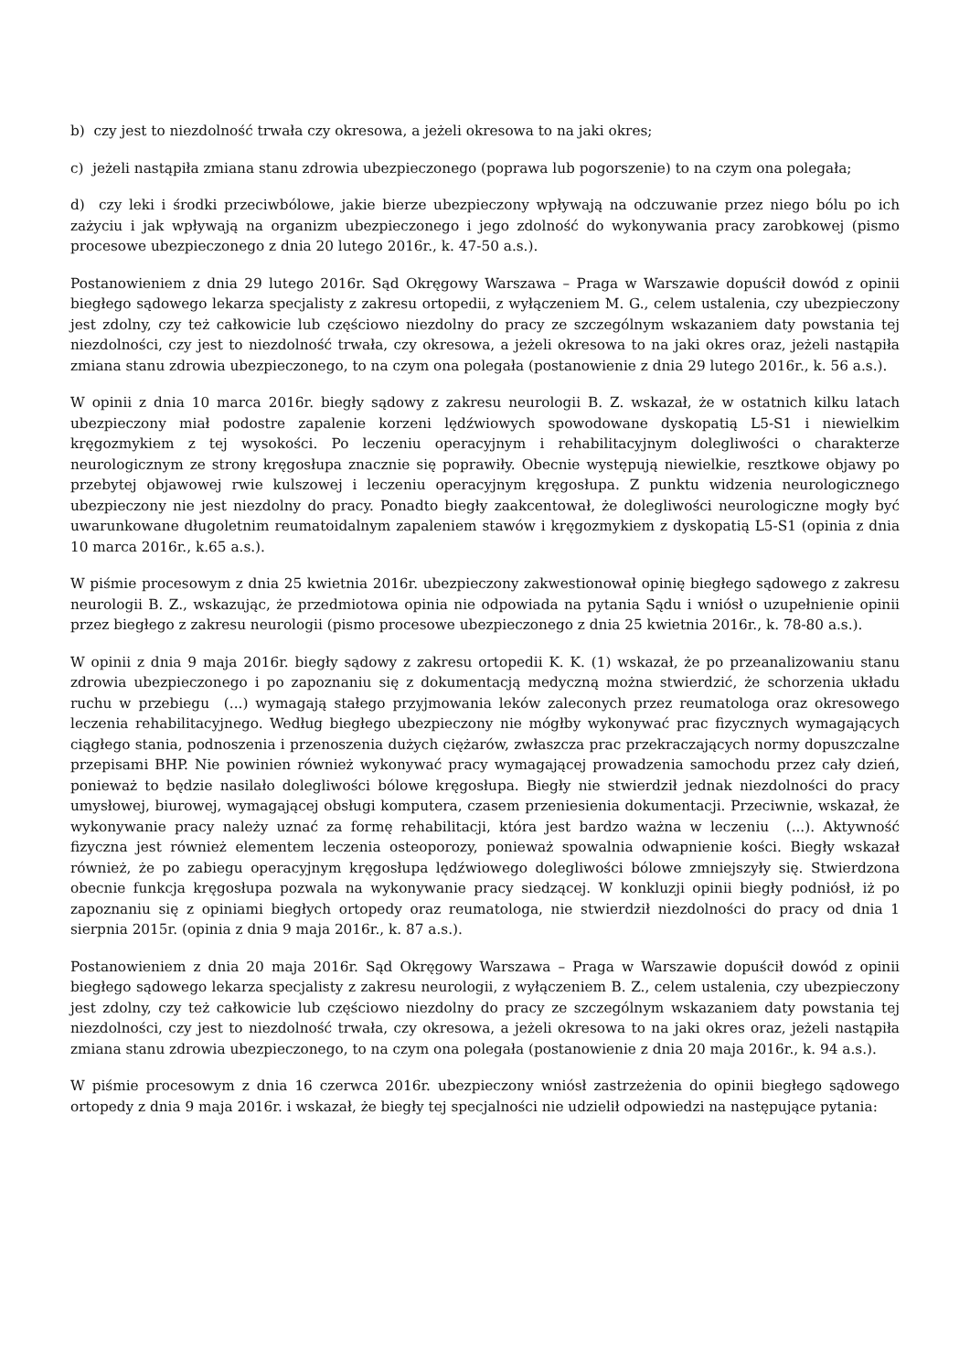b) czy jest to niezdolność trwała czy okresowa, a jeżeli okresowa to na jaki okres;
c) jeżeli nastąpiła zmiana stanu zdrowia ubezpieczonego (poprawa lub pogorszenie) to na czym ona polegała;
d) czy leki i środki przeciwbólowe, jakie bierze ubezpieczony wpływają na odczuwanie przez niego bólu po ich zażyciu i jak wpływają na organizm ubezpieczonego i jego zdolność do wykonywania pracy zarobkowej (pismo procesowe ubezpieczonego z dnia 20 lutego 2016r., k. 47-50 a.s.).
Postanowieniem z dnia 29 lutego 2016r. Sąd Okręgowy Warszawa – Praga w Warszawie dopuścił dowód z opinii biegłego sądowego lekarza specjalisty z zakresu ortopedii, z wyłączeniem M. G., celem ustalenia, czy ubezpieczony jest zdolny, czy też całkowicie lub częściowo niezdolny do pracy ze szczególnym wskazaniem daty powstania tej niezdolności, czy jest to niezdolność trwała, czy okresowa, a jeżeli okresowa to na jaki okres oraz, jeżeli nastąpiła zmiana stanu zdrowia ubezpieczonego, to na czym ona polegała (postanowienie z dnia 29 lutego 2016r., k. 56 a.s.).
W opinii z dnia 10 marca 2016r. biegły sądowy z zakresu neurologii B. Z. wskazał, że w ostatnich kilku latach ubezpieczony miał podostre zapalenie korzeni lędźwiowych spowodowane dyskopatią L5-S1 i niewielkim kręgozmykiem z tej wysokości. Po leczeniu operacyjnym i rehabilitacyjnym dolegliwości o charakterze neurologicznym ze strony kręgosłupa znacznie się poprawiły. Obecnie występują niewielkie, resztkowe objawy po przebytej objawowej rwie kulszowej i leczeniu operacyjnym kręgosłupa. Z punktu widzenia neurologicznego ubezpieczony nie jest niezdolny do pracy. Ponadto biegły zaakcentował, że dolegliwości neurologiczne mogły być uwarunkowane długoletnim reumatoidalnym zapaleniem stawów i kręgozmykiem z dyskopatią L5-S1 (opinia z dnia 10 marca 2016r., k.65 a.s.).
W piśmie procesowym z dnia 25 kwietnia 2016r. ubezpieczony zakwestionował opinię biegłego sądowego z zakresu neurologii B. Z., wskazując, że przedmiotowa opinia nie odpowiada na pytania Sądu i wniósł o uzupełnienie opinii przez biegłego z zakresu neurologii (pismo procesowe ubezpieczonego z dnia 25 kwietnia 2016r., k. 78-80 a.s.).
W opinii z dnia 9 maja 2016r. biegły sądowy z zakresu ortopedii K. K. (1) wskazał, że po przeanalizowaniu stanu zdrowia ubezpieczonego i po zapoznaniu się z dokumentacją medyczną można stwierdzić, że schorzenia układu ruchu w przebiegu (...) wymagają stałego przyjmowania leków zaleconych przez reumatologa oraz okresowego leczenia rehabilitacyjnego. Według biegłego ubezpieczony nie mógłby wykonywać prac fizycznych wymagających ciągłego stania, podnoszenia i przenoszenia dużych ciężarów, zwłaszcza prac przekraczających normy dopuszczalne przepisami BHP. Nie powinien również wykonywać pracy wymagającej prowadzenia samochodu przez cały dzień, ponieważ to będzie nasilało dolegliwości bólowe kręgosłupa. Biegły nie stwierdził jednak niezdolności do pracy umysłowej, biurowej, wymagającej obsługi komputera, czasem przeniesienia dokumentacji. Przeciwnie, wskazał, że wykonywanie pracy należy uznać za formę rehabilitacji, która jest bardzo ważna w leczeniu (...). Aktywność fizyczna jest również elementem leczenia osteoporozy, ponieważ spowalnia odwapnienie kości. Biegły wskazał również, że po zabiegu operacyjnym kręgosłupa lędźwiowego dolegliwości bólowe zmniejszyły się. Stwierdzona obecnie funkcja kręgosłupa pozwala na wykonywanie pracy siedzącej. W konkluzji opinii biegły podniósł, iż po zapoznaniu się z opiniami biegłych ortopedy oraz reumatologa, nie stwierdził niezdolności do pracy od dnia 1 sierpnia 2015r. (opinia z dnia 9 maja 2016r., k. 87 a.s.).
Postanowieniem z dnia 20 maja 2016r. Sąd Okręgowy Warszawa – Praga w Warszawie dopuścił dowód z opinii biegłego sądowego lekarza specjalisty z zakresu neurologii, z wyłączeniem B. Z., celem ustalenia, czy ubezpieczony jest zdolny, czy też całkowicie lub częściowo niezdolny do pracy ze szczególnym wskazaniem daty powstania tej niezdolności, czy jest to niezdolność trwała, czy okresowa, a jeżeli okresowa to na jaki okres oraz, jeżeli nastąpiła zmiana stanu zdrowia ubezpieczonego, to na czym ona polegała (postanowienie z dnia 20 maja 2016r., k. 94 a.s.).
W piśmie procesowym z dnia 16 czerwca 2016r. ubezpieczony wniósł zastrzeżenia do opinii biegłego sądowego ortopedy z dnia 9 maja 2016r. i wskazał, że biegły tej specjalności nie udzielił odpowiedzi na następujące pytania: